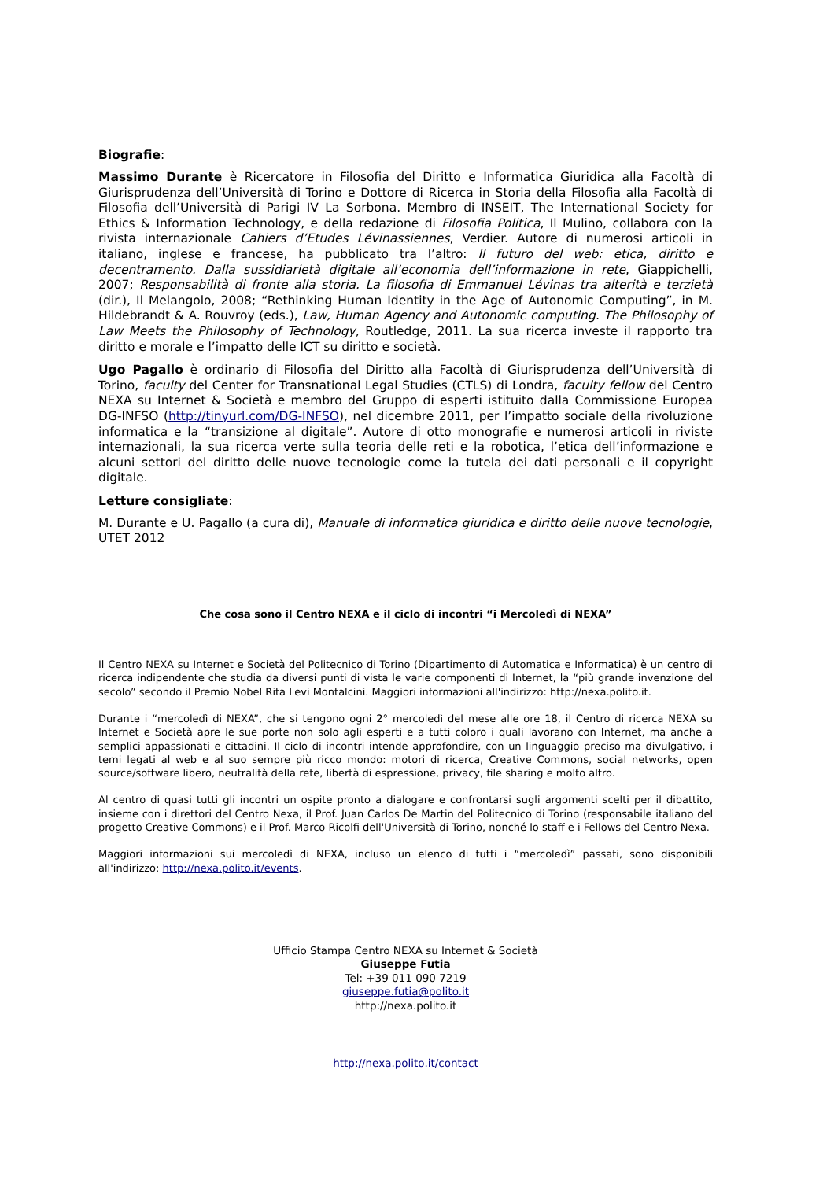Biografie:
Massimo Durante è Ricercatore in Filosofia del Diritto e Informatica Giuridica alla Facoltà di Giurisprudenza dell’Università di Torino e Dottore di Ricerca in Storia della Filosofia alla Facoltà di Filosofia dell’Università di Parigi IV La Sorbona. Membro di INSEIT, The International Society for Ethics & Information Technology, e della redazione di Filosofia Politica, Il Mulino, collabora con la rivista internazionale Cahiers d’Etudes Lévinassiennes, Verdier. Autore di numerosi articoli in italiano, inglese e francese, ha pubblicato tra l’altro: Il futuro del web: etica, diritto e decentramento. Dalla sussidiarietà digitale all’economia dell’informazione in rete, Giappichelli, 2007; Responsabilità di fronte alla storia. La filosofia di Emmanuel Lévinas tra alterità e terzietà (dir.), Il Melangolo, 2008; “Rethinking Human Identity in the Age of Autonomic Computing”, in M. Hildebrandt & A. Rouvroy (eds.), Law, Human Agency and Autonomic computing. The Philosophy of Law Meets the Philosophy of Technology, Routledge, 2011. La sua ricerca investe il rapporto tra diritto e morale e l’impatto delle ICT su diritto e società.
Ugo Pagallo è ordinario di Filosofia del Diritto alla Facoltà di Giurisprudenza dell’Università di Torino, faculty del Center for Transnational Legal Studies (CTLS) di Londra, faculty fellow del Centro NEXA su Internet & Società e membro del Gruppo di esperti istituito dalla Commissione Europea DG-INFSO (http://tinyurl.com/DG-INFSO), nel dicembre 2011, per l’impatto sociale della rivoluzione informatica e la “transizione al digitale”. Autore di otto monografie e numerosi articoli in riviste internazionali, la sua ricerca verte sulla teoria delle reti e la robotica, l’etica dell’informazione e alcuni settori del diritto delle nuove tecnologie come la tutela dei dati personali e il copyright digitale.
Letture consigliate:
M. Durante e U. Pagallo (a cura di), Manuale di informatica giuridica e diritto delle nuove tecnologie, UTET 2012
Che cosa sono il Centro NEXA e il ciclo di incontri “i Mercoledì di NEXA”
Il Centro NEXA su Internet e Società del Politecnico di Torino (Dipartimento di Automatica e Informatica) è un centro di ricerca indipendente che studia da diversi punti di vista le varie componenti di Internet, la “più grande invenzione del secolo” secondo il Premio Nobel Rita Levi Montalcini. Maggiori informazioni all'indirizzo: http://nexa.polito.it.
Durante i “mercoledì di NEXA”, che si tengono ogni 2° mercoledì del mese alle ore 18, il Centro di ricerca NEXA su Internet e Società apre le sue porte non solo agli esperti e a tutti coloro i quali lavorano con Internet, ma anche a semplici appassionati e cittadini. Il ciclo di incontri intende approfondire, con un linguaggio preciso ma divulgativo, i temi legati al web e al suo sempre più ricco mondo: motori di ricerca, Creative Commons, social networks, open source/software libero, neutralità della rete, libertà di espressione, privacy, file sharing e molto altro.
Al centro di quasi tutti gli incontri un ospite pronto a dialogare e confrontarsi sugli argomenti scelti per il dibattito, insieme con i direttori del Centro Nexa, il Prof. Juan Carlos De Martin del Politecnico di Torino (responsabile italiano del progetto Creative Commons) e il Prof. Marco Ricolfi dell'Università di Torino, nonché lo staff e i Fellows del Centro Nexa.
Maggiori informazioni sui mercoledì di NEXA, incluso un elenco di tutti i “mercoledì” passati, sono disponibili all'indirizzo: http://nexa.polito.it/events.
Ufficio Stampa Centro NEXA su Internet & Società
Giuseppe Futia
Tel: +39 011 090 7219
giuseppe.futia@polito.it
http://nexa.polito.it
http://nexa.polito.it/contact